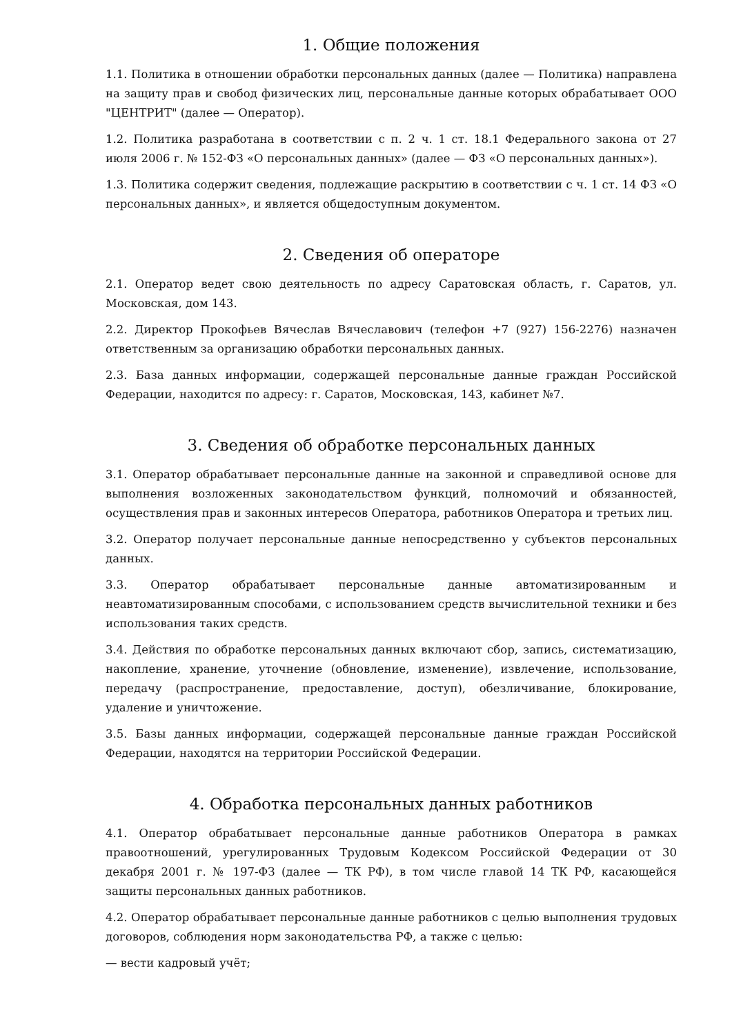1. Общие положения
1.1. Политика в отношении обработки персональных данных (далее — Политика) направлена на защиту прав и свобод физических лиц, персональные данные которых обрабатывает ООО "ЦЕНТРИТ" (далее — Оператор).
1.2. Политика разработана в соответствии с п. 2 ч. 1 ст. 18.1 Федерального закона от 27 июля 2006 г. № 152-ФЗ «О персональных данных» (далее — ФЗ «О персональных данных»).
1.3. Политика содержит сведения, подлежащие раскрытию в соответствии с ч. 1 ст. 14 ФЗ «О персональных данных», и является общедоступным документом.
2. Сведения об операторе
2.1. Оператор ведет свою деятельность по адресу Саратовская область, г. Саратов, ул. Московская, дом 143.
2.2. Директор Прокофьев Вячеслав Вячеславович (телефон +7 (927) 156-2276) назначен ответственным за организацию обработки персональных данных.
2.3. База данных информации, содержащей персональные данные граждан Российской Федерации, находится по адресу: г. Саратов, Московская, 143, кабинет №7.
3. Сведения об обработке персональных данных
3.1. Оператор обрабатывает персональные данные на законной и справедливой основе для выполнения возложенных законодательством функций, полномочий и обязанностей, осуществления прав и законных интересов Оператора, работников Оператора и третьих лиц.
3.2. Оператор получает персональные данные непосредственно у субъектов персональных данных.
3.3. Оператор обрабатывает персональные данные автоматизированным и неавтоматизированным способами, с использованием средств вычислительной техники и без использования таких средств.
3.4. Действия по обработке персональных данных включают сбор, запись, систематизацию, накопление, хранение, уточнение (обновление, изменение), извлечение, использование, передачу (распространение, предоставление, доступ), обезличивание, блокирование, удаление и уничтожение.
3.5. Базы данных информации, содержащей персональные данные граждан Российской Федерации, находятся на территории Российской Федерации.
4. Обработка персональных данных работников
4.1. Оператор обрабатывает персональные данные работников Оператора в рамках правоотношений, урегулированных Трудовым Кодексом Российской Федерации от 30 декабря 2001 г. № 197-ФЗ (далее — ТК РФ), в том числе главой 14 ТК РФ, касающейся защиты персональных данных работников.
4.2. Оператор обрабатывает персональные данные работников с целью выполнения трудовых договоров, соблюдения норм законодательства РФ, а также с целью:
— вести кадровый учёт;